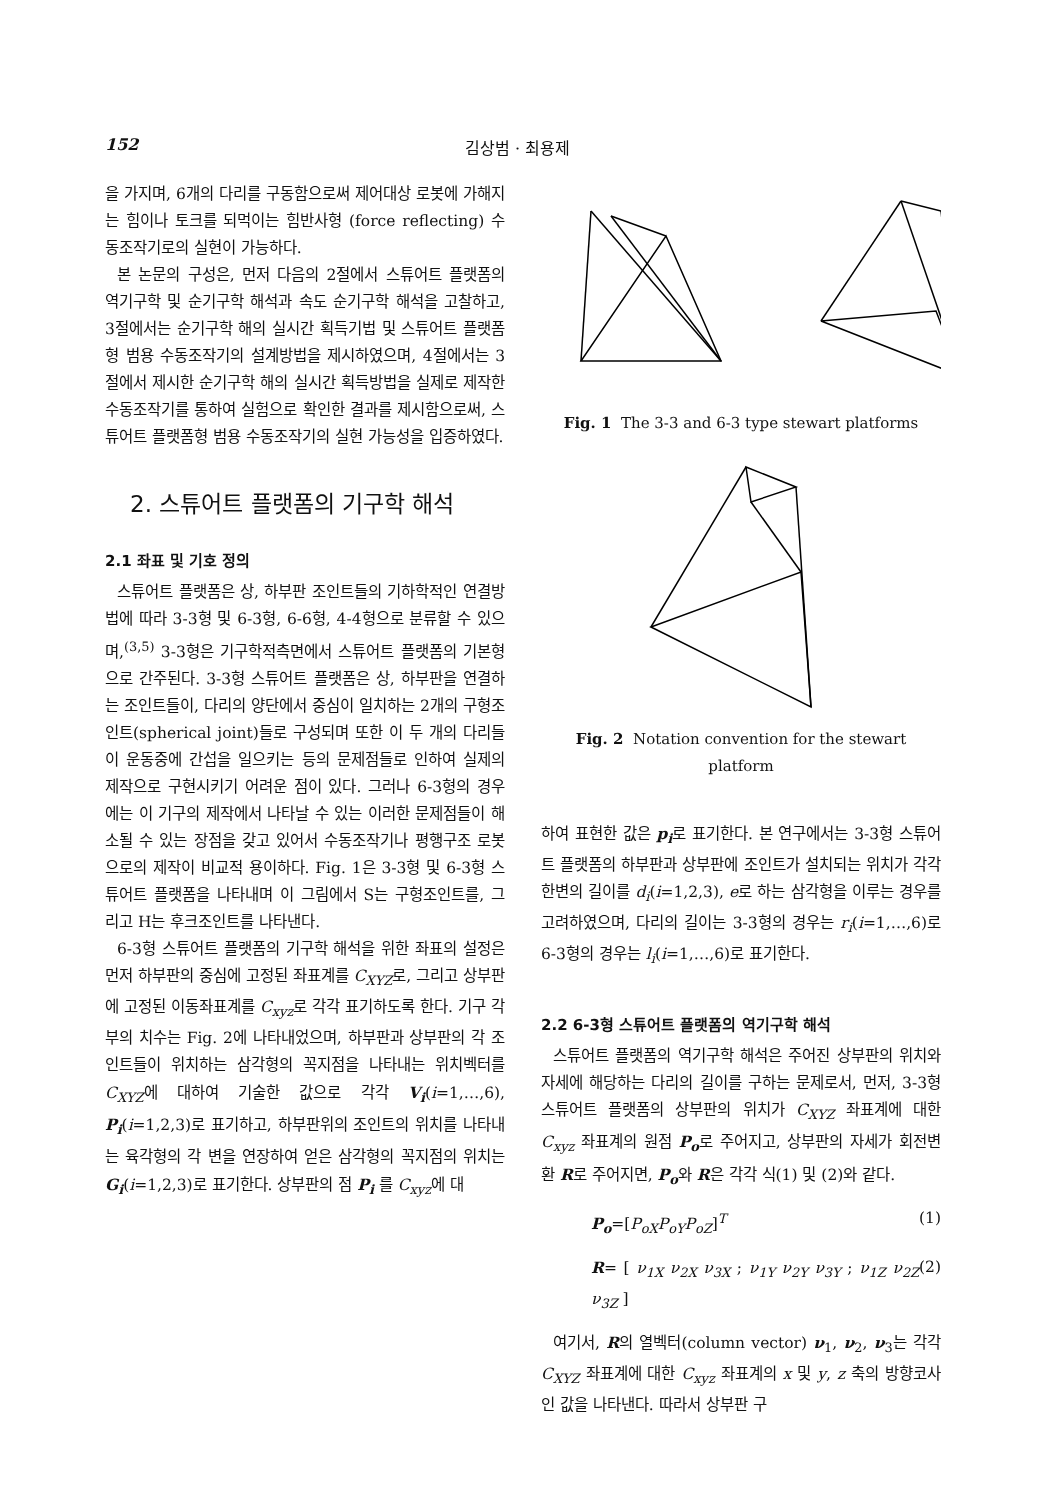152 김상범 · 최용제
을 가지며, 6개의 다리를 구동함으로써 제어대상 로봇에 가해지는 힘이나 토크를 되먹이는 힘반사형 (force reflecting) 수동조작기로의 실현이 가능하다.
본 논문의 구성은, 먼저 다음의 2절에서 스튜어트 플랫폼의 역기구학 및 순기구학 해석과 속도 순기구학 해석을 고찰하고, 3절에서는 순기구학 해의 실시간 획득기법 및 스튜어트 플랫폼형 범용 수동조작기의 설계방법을 제시하였으며, 4절에서는 3절에서 제시한 순기구학 해의 실시간 획득방법을 실제로 제작한 수동조작기를 통하여 실험으로 확인한 결과를 제시함으로써, 스튜어트 플랫폼형 범용 수동조작기의 실현 가능성을 입증하였다.
2. 스튜어트 플랫폼의 기구학 해석
2.1 좌표 및 기호 정의
스튜어트 플랫폼은 상, 하부판 조인트들의 기하학적인 연결방법에 따라 3-3형 및 6-3형, 6-6형, 4-4형으로 분류할 수 있으며,<sup>(3,5)</sup> 3-3형은 기구학적측면에서 스튜어트 플랫폼의 기본형으로 간주된다. 3-3형 스튜어트 플랫폼은 상, 하부판을 연결하는 조인트들이, 다리의 양단에서 중심이 일치하는 2개의 구형조인트(spherical joint)들로 구성되며 또한 이 두 개의 다리들이 운동중에 간섭을 일으키는 등의 문제점들로 인하여 실제의 제작으로 구현시키기 어려운 점이 있다. 그러나 6-3형의 경우에는 이 기구의 제작에서 나타날 수 있는 이러한 문제점들이 해소될 수 있는 장점을 갖고 있어서 수동조작기나 평행구조 로봇으로의 제작이 비교적 용이하다. Fig. 1은 3-3형 및 6-3형 스튜어트 플랫폼을 나타내며 이 그림에서 S는 구형조인트를, 그리고 H는 후크조인트를 나타낸다.
6-3형 스튜어트 플랫폼의 기구학 해석을 위한 좌표의 설정은 먼저 하부판의 중심에 고정된 좌표계를 C<sub>XYZ</sub>로, 그리고 상부판에 고정된 이동좌표계를 C<sub>xyz</sub>로 각각 표기하도록 한다. 기구 각부의 치수는 Fig. 2에 나타내었으며, 하부판과 상부판의 각 조인트들이 위치하는 삼각형의 꼭지점을 나타내는 위치벡터를 C<sub>XYZ</sub>에 대하여 기술한 값으로 각각 V<sub>i</sub>(i=1,…,6), P<sub>i</sub>(i=1,2,3)로 표기하고, 하부판위의 조인트의 위치를 나타내는 육각형의 각 변을 연장하여 얻은 삼각형의 꼭지점의 위치는 G<sub>i</sub>(i=1,2,3)로 표기한다. 상부판의 점 P<sub>i</sub> 를 C<sub>xyz</sub>에 대
Fig. 1 The 3-3 and 6-3 type stewart platforms
Fig. 2 Notation convention for the stewart platform
하여 표현한 값은 p<sub>i</sub>로 표기한다. 본 연구에서는 3-3형 스튜어트 플랫폼의 하부판과 상부판에 조인트가 설치되는 위치가 각각 한변의 길이를 d<sub>i</sub>(i=1,2,3), e로 하는 삼각형을 이루는 경우를 고려하였으며, 다리의 길이는 3-3형의 경우는 r<sub>i</sub>(i=1,…,6)로 6-3형의 경우는 l<sub>i</sub>(i=1,…,6)로 표기한다.
2.2 6-3형 스튜어트 플랫폼의 역기구학 해석
스튜어트 플랫폼의 역기구학 해석은 주어진 상부판의 위치와 자세에 해당하는 다리의 길이를 구하는 문제로서, 먼저, 3-3형 스튜어트 플랫폼의 상부판의 위치가 C<sub>XYZ</sub> 좌표계에 대한 C<sub>xyz</sub> 좌표계의 원점 P<sub>o</sub>로 주어지고, 상부판의 자세가 회전변환 R로 주어지면, P<sub>o</sub>와 R은 각각 식(1) 및 (2)와 같다.
P<sub>o</sub>=[P<sub>oX</sub>P<sub>oY</sub>P<sub>oZ</sub>]<sup>T</sup> (1)
R= [ ν<sub>1X</sub> ν<sub>2X</sub> ν<sub>3X</sub> ; ν<sub>1Y</sub> ν<sub>2Y</sub> ν<sub>3Y</sub> ; ν<sub>1Z</sub> ν<sub>2Z</sub> ν<sub>3Z</sub> ] (2)
여기서, R의 열벡터(column vector) ν<sub>1</sub>, ν<sub>2</sub>, ν<sub>3</sub>는 각각 C<sub>XYZ</sub> 좌표계에 대한 C<sub>xyz</sub> 좌표계의 x 및 y, z 축의 방향코사인 값을 나타낸다. 따라서 상부판 구